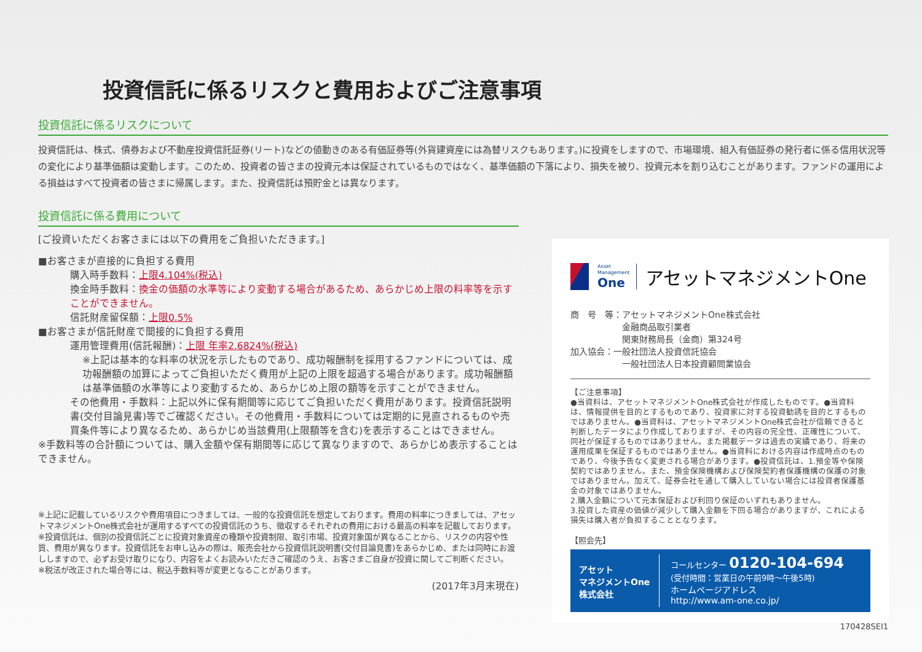投資信託に係るリスクと費用およびご注意事項
投資信託に係るリスクについて
投資信託は、株式、債券および不動産投資信託証券(リート)などの値動きのある有価証券等(外貨建資産には為替リスクもあります。)に投資をしますので、市場環境、組入有価証券の発行者に係る信用状況等の変化により基準価額は変動します。このため、投資者の皆さまの投資元本は保証されているものではなく、基準価額の下落により、損失を被り、投資元本を割り込むことがあります。ファンドの運用による損益はすべて投資者の皆さまに帰属します。また、投資信託は預貯金とは異なります。
投資信託に係る費用について
[ご投資いただくお客さまには以下の費用をご負担いただきます。]
■お客さまが直接的に負担する費用
購入時手数料：上限4.104%(税込)
換金時手数料：換金の価額の水準等により変動する場合があるため、あらかじめ上限の料率等を示すことができません。
信託財産留保額：上限0.5%
■お客さまが信託財産で間接的に負担する費用
運用管理費用(信託報酬)：上限 年率2.6824%(税込)
※上記は基本的な料率の状況を示したものであり、成功報酬制を採用するファンドについては、成功報酬額の加算によってご負担いただく費用が上記の上限を超過する場合があります。成功報酬額は基準価額の水準等により変動するため、あらかじめ上限の額等を示すことができません。
その他費用・手数料：上記以外に保有期間等に応じてご負担いただく費用があります。投資信託説明書(交付目論見書)等でご確認ください。その他費用・手数料については定期的に見直されるものや売買条件等により異なるため、あらかじめ当該費用(上限額等を含む)を表示することはできません。
※手数料等の合計額については、購入金額や保有期間等に応じて異なりますので、あらかじめ表示することはできません。
※上記に記載しているリスクや費用項目につきましては、一般的な投資信託を想定しております。費用の料率につきましては、アセットマネジメントOne株式会社が運用するすべての投資信託のうち、徴収するそれぞれの費用における最高の料率を記載しております。
※投資信託は、個別の投資信託ごとに投資対象資産の種類や投資制限、取引市場、投資対象国が異なることから、リスクの内容や性質、費用が異なります。投資信託をお申し込みの際は、販売会社から投資信託説明書(交付目論見書)をあらかじめ、または同時にお渡ししますので、必ずお受け取りになり、内容をよくお読みいただきご確認のうえ、お客さまご自身が投資に関してご判断ください。
※税法が改正された場合等には、税込手数料等が変更となることがあります。
(2017年3月末現在)
Asset
Management
One
アセットマネジメントOne
商　号　等：アセットマネジメントOne株式会社
　　　　　　金融商品取引業者
　　　　　　関東財務局長（金商）第324号
加入協会：一般社団法人投資信託協会
　　　　　　一般社団法人日本投資顧問業協会
【ご注意事項】
●当資料は、アセットマネジメントOne株式会社が作成したものです。●当資料は、情報提供を目的とするものであり、投資家に対する投資勧誘を目的とするものではありません。●当資料は、アセットマネジメントOne株式会社が信頼できると判断したデータにより作成しておりますが、その内容の完全性、正確性について、同社が保証するものではありません。また掲載データは過去の実績であり、将来の運用成果を保証するものではありません。●当資料における内容は作成時点のものであり、今後予告なく変更される場合があります。●投資信託は、1.預金等や保険契約ではありません。また、預金保険機構および保険契約者保護機構の保護の対象ではありません。加えて、証券会社を通して購入していない場合には投資者保護基金の対象ではありません。
2.購入金額について元本保証および利回り保証のいずれもありません。
3.投資した資産の価値が減少して購入金額を下回る場合がありますが、これによる損失は購入者が負担することとなります。
【照会先】
アセット
マネジメントOne
株式会社
コールセンター 0120-104-694
(受付時間：営業日の午前9時～午後5時)
ホームページアドレス
http://www.am-one.co.jp/
170428SEI1